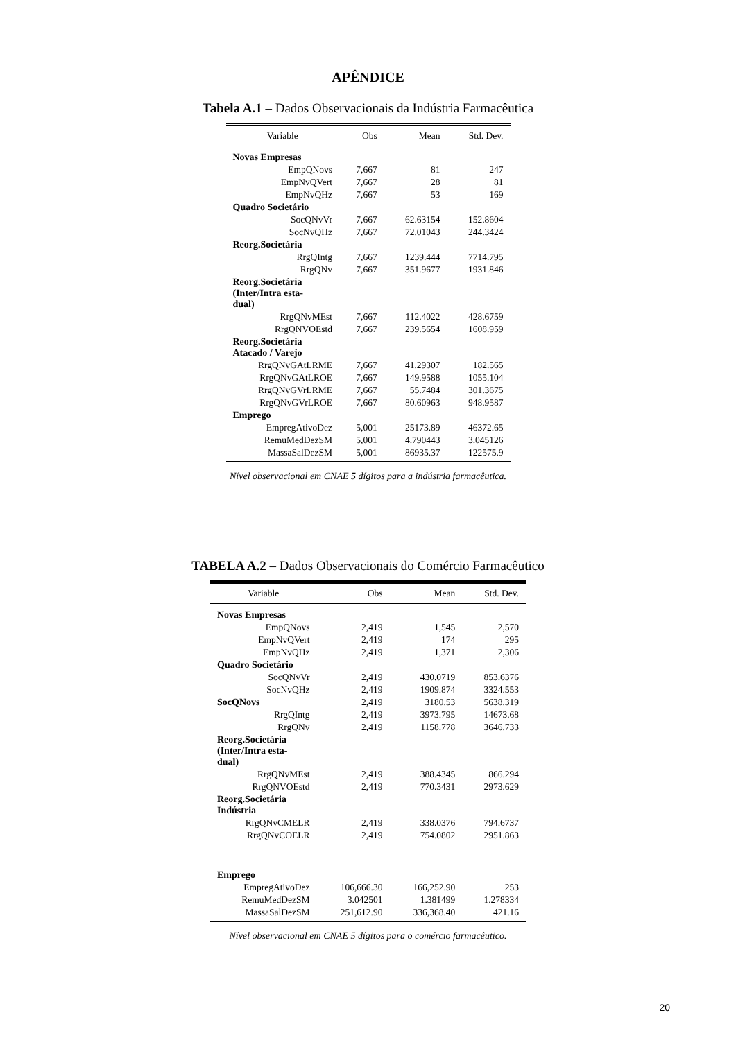APÊNDICE
Tabela A.1 – Dados Observacionais da Indústria Farmacêutica
| Variable | Obs | Mean | Std. Dev. |
| --- | --- | --- | --- |
| Novas Empresas | | | |
| EmpQNovs | 7,667 | 81 | 247 |
| EmpNvQVert | 7,667 | 28 | 81 |
| EmpNvQHz | 7,667 | 53 | 169 |
| Quadro Societário | | | |
| SocQNvVr | 7,667 | 62.63154 | 152.8604 |
| SocNvQHz | 7,667 | 72.01043 | 244.3424 |
| Reorg.Societária | | | |
| RrgQIntg | 7,667 | 1239.444 | 7714.795 |
| RrgQNv | 7,667 | 351.9677 | 1931.846 |
| Reorg.Societária (Inter/Intra esta- dual) | | | |
| RrgQNvMEst | 7,667 | 112.4022 | 428.6759 |
| RrgQNVOEstd | 7,667 | 239.5654 | 1608.959 |
| Reorg.Societária Atacado / Varejo | | | |
| RrgQNvGAtLRME | 7,667 | 41.29307 | 182.565 |
| RrgQNvGAtLROE | 7,667 | 149.9588 | 1055.104 |
| RrgQNvGVrLRME | 7,667 | 55.7484 | 301.3675 |
| RrgQNvGVrLROE | 7,667 | 80.60963 | 948.9587 |
| Emprego | | | |
| EmpregAtivoDez | 5,001 | 25173.89 | 46372.65 |
| RemuMedDezSM | 5,001 | 4.790443 | 3.045126 |
| MassaSalDezSM | 5,001 | 86935.37 | 122575.9 |
Nível observacional em CNAE 5 dígitos para a indústria farmacêutica.
TABELA A.2 – Dados Observacionais do Comércio Farmacêutico
| Variable | Obs | Mean | Std. Dev. |
| --- | --- | --- | --- |
| Novas Empresas | | | |
| EmpQNovs | 2,419 | 1,545 | 2,570 |
| EmpNvQVert | 2,419 | 174 | 295 |
| EmpNvQHz | 2,419 | 1,371 | 2,306 |
| Quadro Societário | | | |
| SocQNvVr | 2,419 | 430.0719 | 853.6376 |
| SocNvQHz | 2,419 | 1909.874 | 3324.553 |
| SocQNovs | 2,419 | 3180.53 | 5638.319 |
| RrgQIntg | 2,419 | 3973.795 | 14673.68 |
| RrgQNv | 2,419 | 1158.778 | 3646.733 |
| Reorg.Societária (Inter/Intra esta- dual) | | | |
| RrgQNvMEst | 2,419 | 388.4345 | 866.294 |
| RrgQNVOEstd | 2,419 | 770.3431 | 2973.629 |
| Reorg.Societária Indústria | | | |
| RrgQNvCMELR | 2,419 | 338.0376 | 794.6737 |
| RrgQNvCOELR | 2,419 | 754.0802 | 2951.863 |
| Emprego | | | |
| EmpregAtivoDez | 106,666.30 | 166,252.90 | 253 |
| RemuMedDezSM | 3.042501 | 1.381499 | 1.278334 |
| MassaSalDezSM | 251,612.90 | 336,368.40 | 421.16 |
Nível observacional em CNAE 5 dígitos para o comércio farmacêutico.
20